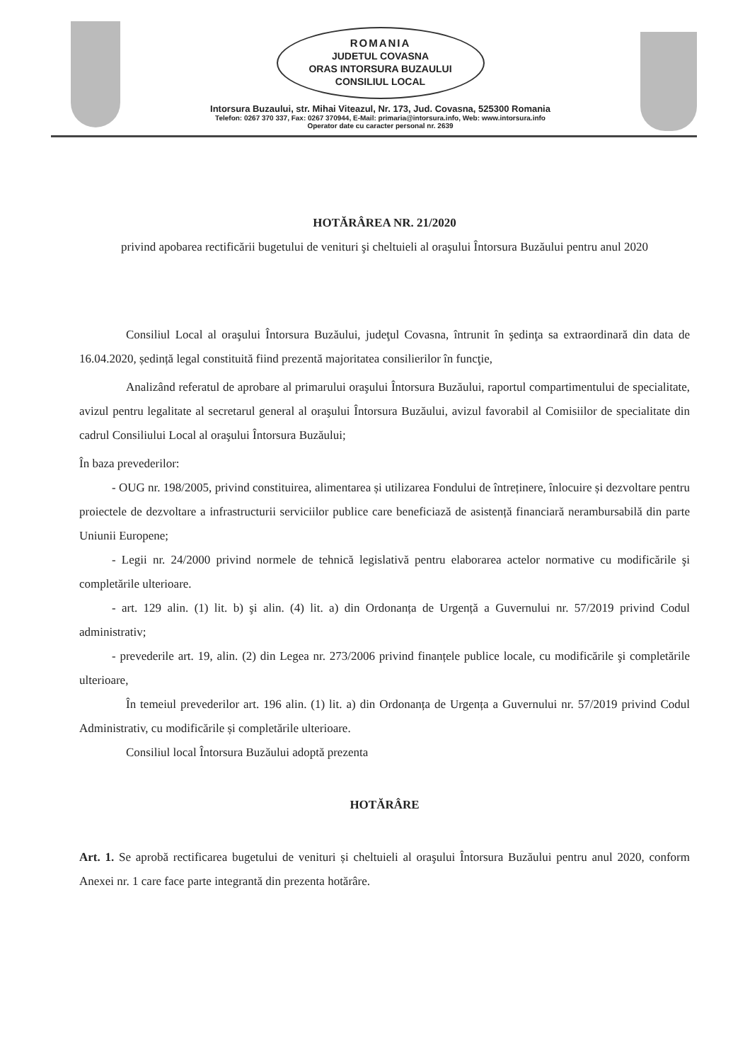ROMANIA
JUDETUL COVASNA
ORAS INTORSURA BUZAULUI
CONSILIUL LOCAL
Intorsura Buzaului, str. Mihai Viteazul, Nr. 173, Jud. Covasna, 525300 Romania
Telefon: 0267 370 337, Fax: 0267 370944, E-Mail: primaria@intorsura.info, Web: www.intorsura.info
Operator date cu caracter personal nr. 2639
HOTĂRÂREA NR. 21/2020
privind apobarea rectificării bugetului de venituri şi cheltuieli al oraşului Întorsura Buzăului pentru anul 2020
Consiliul Local al oraşului Întorsura Buzăului, judeţul Covasna, întrunit în şedinţa sa extraordinară din data de 16.04.2020, ședință legal constituită fiind prezentă majoritatea consilierilor în funcţie,
Analizând referatul de aprobare al primarului oraşului Întorsura Buzăului, raportul compartimentului de specialitate, avizul pentru legalitate al secretarul general al oraşului Întorsura Buzăului, avizul favorabil al Comisiilor de specialitate din cadrul Consiliului Local al oraşului Întorsura Buzăului;
În baza prevederilor:
- OUG nr. 198/2005, privind constituirea, alimentarea și utilizarea Fondului de întreținere, înlocuire și dezvoltare pentru proiectele de dezvoltare a infrastructurii serviciilor publice care beneficiază de asistență financiară nerambursabilă din parte Uniunii Europene;
- Legii nr. 24/2000 privind normele de tehnică legislativă pentru elaborarea actelor normative cu modificările şi completările ulterioare.
- art. 129 alin. (1) lit. b) şi alin. (4) lit. a) din Ordonanța de Urgență a Guvernului nr. 57/2019 privind Codul administrativ;
- prevederile art. 19, alin. (2) din Legea nr. 273/2006 privind finanțele publice locale, cu modificările şi completările ulterioare,
În temeiul prevederilor art. 196 alin. (1) lit. a) din Ordonanța de Urgența a Guvernului nr. 57/2019 privind Codul Administrativ, cu modificările și completările ulterioare.
Consiliul local Întorsura Buzăului adoptă prezenta
HOTĂRÂRE
Art. 1. Se aprobă rectificarea bugetului de venituri și cheltuieli al oraşului Întorsura Buzăului pentru anul 2020, conform Anexei nr. 1 care face parte integrantă din prezenta hotărâre.